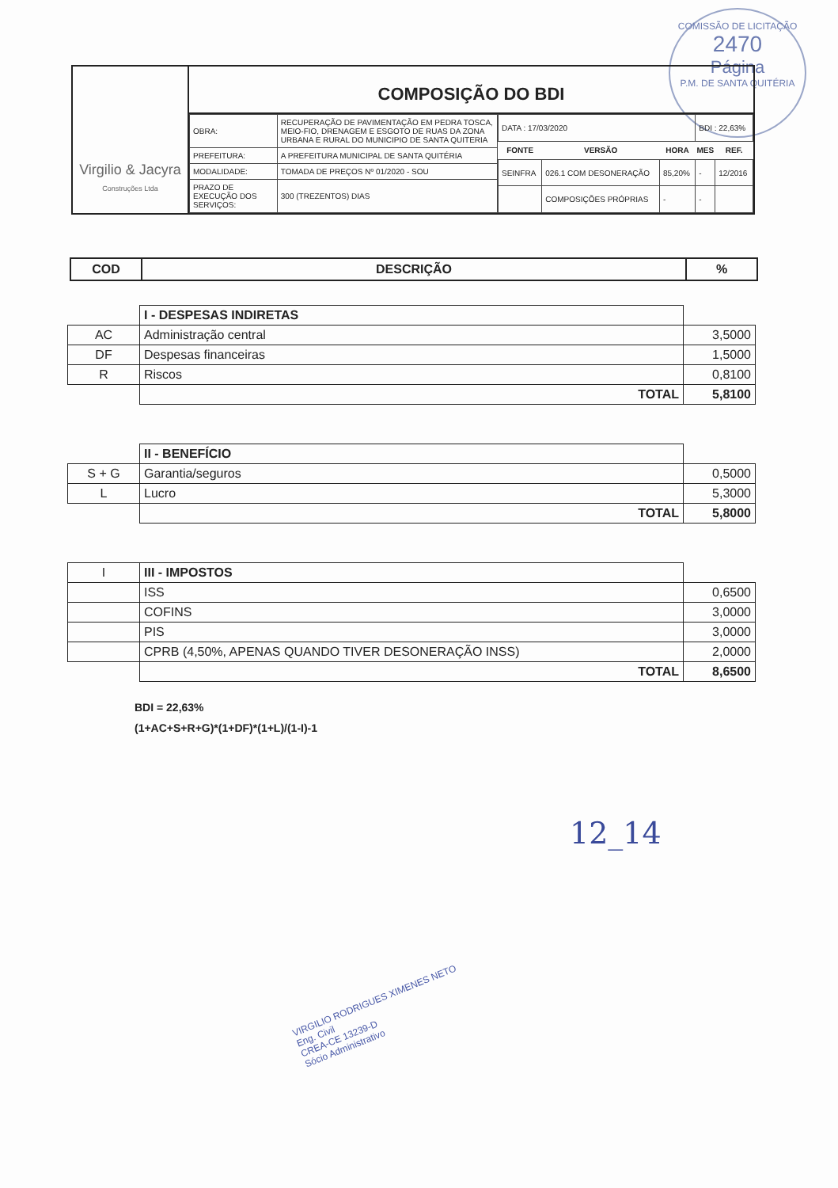COMISSÃO DE LICITAÇÃO
2470
Página
P.M. DE SANTA QUITÉRIA
Virgilio & Jacyra
Construções Ltda
COMPOSIÇÃO DO BDI
| OBRA: | RECUPERAÇÃO DE PAVIMENTAÇÃO EM PEDRA TOSCA, MEIO-FIO, DRENAGEM E ESGOTO DE RUAS DA ZONA URBANA E RURAL DO MUNICIPIO DE SANTA QUITERIA |
| PREFEITURA: | A PREFEITURA MUNICIPAL DE SANTA QUITÉRIA |
| MODALIDADE: | TOMADA DE PREÇOS Nº 01/2020 - SOU |
| PRAZO DE EXECUÇÃO DOS SERVIÇOS: | 300 (TREZENTOS) DIAS |
| DATA : 17/03/2020 | | | BDI : 22,63% | |
| FONTE | VERSÃO | HORA | MES | REF. |
| SEINFRA | 026.1 COM DESONERAÇÃO | 85,20% | - | 12/2016 |
| | COMPOSIÇÕES PRÓPRIAS | - | - | |
| COD | DESCRIÇÃO | % |
| | I - DESPESAS INDIRETAS | |
| AC | Administração central | 3,5000 |
| DF | Despesas financeiras | 1,5000 |
| R | Riscos | 0,8100 |
| | TOTAL | 5,8100 |
| | II - BENEFÍCIO | |
| S + G | Garantia/seguros | 0,5000 |
| L | Lucro | 5,3000 |
| | TOTAL | 5,8000 |
| I | III - IMPOSTOS | |
| | ISS | 0,6500 |
| | COFINS | 3,0000 |
| | PIS | 3,0000 |
| | CPRB (4,50%, APENAS QUANDO TIVER DESONERAÇÃO INSS) | 2,0000 |
| | TOTAL | 8,6500 |
BDI = 22,63%
(1+AC+S+R+G)*(1+DF)*(1+L)/(1-I)-1
12_14
VIRGILIO RODRIGUES XIMENES NETO
Eng. Civil
CREA-CE 13239-D
Sócio Administrativo